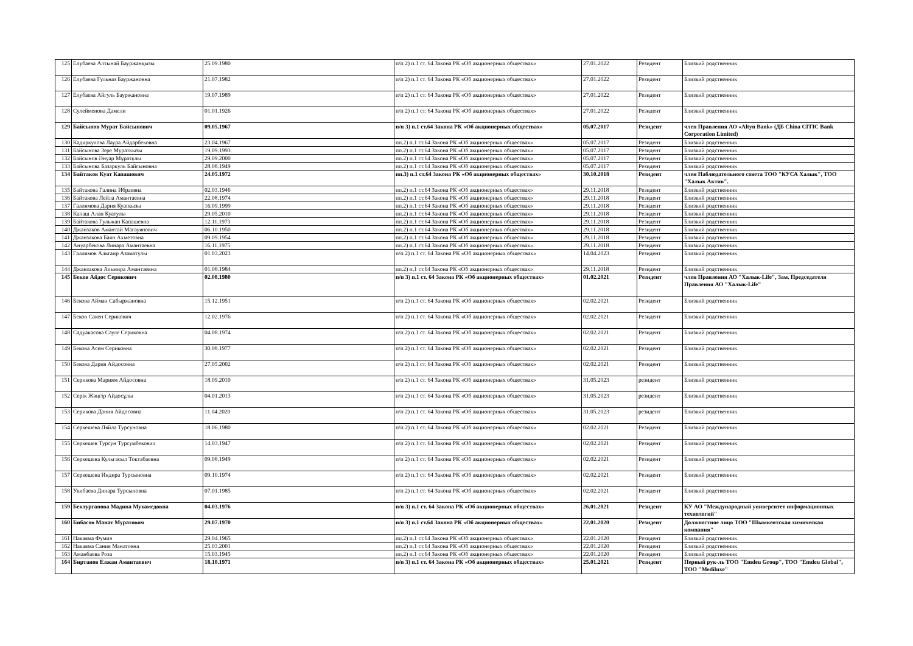| 125 | Елубаева Алтынай Бауржанқызы | 25.09.1980 | п/п 2) п.1 ст. 64 Закона РК «Об акционерных обществах» | 27.01.2022 | Резидент | Близкий родственник |
| 126 | Елубаева Гульназ Бауржановна | 21.07.1982 | п/п 2) п.1 ст. 64 Закона РК «Об акционерных обществах» | 27.01.2022 | Резидент | Близкий родственник |
| 127 | Елубаева Айгуль Бауржановна | 19.07.1989 | п/п 2) п.1 ст. 64 Закона РК «Об акционерных обществах» | 27.01.2022 | Резидент | Близкий родственник |
| 128 | Сулейменова Дамели | 01.01.1926 | п/п 2) п.1 ст. 64 Закона РК «Об акционерных обществах» | 27.01.2022 | Резидент | Близкий родственник |
| 129 | Байсынов Мурат Байсынович | 09.05.1967 | п/п 3) п.1 ст.64 Закона РК «Об акционерных обществах» | 05.07.2017 | Резидент | член Правления АО «Altyn Bank» (ДБ China CITIC Bank Corporation Limited) |
| 130 | Кадиркулова Лаура Айдарбековна | 23.04.1967 | пп.2) п.1 ст.64 Закона РК «Об акционерных обществах» | 05.07.2017 | Резидент | Близкий родственник |
| 131 | Байсынова Зере Мураткызы | 19.09.1993 | пп.2) п.1 ст.64 Закона РК «Об акционерных обществах» | 05.07.2017 | Резидент | Близкий родственник |
| 132 | Байсынов Әнуар Мұратұлы | 29.09.2000 | пп.2) п.1 ст.64 Закона РК «Об акционерных обществах» | 05.07.2017 | Резидент | Близкий родственник |
| 133 | Байсынова Базаркуль Байсыновна | 28.08.1949 | пп.2) п.1 ст.64 Закона РК «Об акционерных обществах» | 05.07.2017 | Резидент | Близкий родственник |
| 134 | Байтаков Куат Капашович | 24.05.1972 | пп.3) п.1 ст.64 Закона РК «Об акционерных обществах» | 30.10.2018 | Резидент | член Наблюдательного совета ТОО "КУСА Халык", ТОО "Халык Актив". |
| 135 | Байтакова Галина Ибраевна | 02.03.1946 | пп.2) п.1 ст.64 Закона РК «Об акционерных обществах» | 29.11.2018 | Резидент | Близкий родственник |
| 136 | Байтакова Лейла Амантаевна | 22.08.1974 | пп.2) п.1 ст.64 Закона РК «Об акционерных обществах» | 29.11.2018 | Резидент | Близкий родственник |
| 137 | Галлямова Дария Куаткызы | 16.09.1999 | пп.2) п.1 ст.64 Закона РК «Об акционерных обществах» | 29.11.2018 | Резидент | Близкий родственник |
| 138 | Капаш Алан Куатулы | 29.05.2010 | пп.2) п.1 ст.64 Закона РК «Об акционерных обществах» | 29.11.2018 | Резидент | Близкий родственник |
| 139 | Байтакова Гульжан Капашевна | 12.11.1973 | пп.2) п.1 ст.64 Закона РК «Об акционерных обществах» | 29.11.2018 | Резидент | Близкий родственник |
| 140 | Джанзаков Амантай Магауянович | 06.10.1950 | пп.2) п.1 ст.64 Закона РК «Об акционерных обществах» | 29.11.2018 | Резидент | Близкий родственник |
| 141 | Джанзакова Баян Ахметовна | 09.09.1954 | пп.2) п.1 ст.64 Закона РК «Об акционерных обществах» | 29.11.2018 | Резидент | Близкий родственник |
| 142 | Ануарбекова Линара Амантаевна | 16.11.1975 | пп.2) п.1 ст.64 Закона РК «Об акционерных обществах» | 29.11.2018 | Резидент | Близкий родственник |
| 143 | Галлямов Альтаир Азаматулы | 01.03.2023 | п/п 2) п.1 ст. 64 Закона РК «Об акционерных обществах» | 14.04.2023 | Резидент | Близкий родственник |
| 144 | Джанзакова Альмира Амантаевна | 01.08.1984 | пп.2) п.1 ст.64 Закона РК «Об акционерных обществах» | 29.11.2018 | Резидент | Близкий родственник |
| 145 | Беков Айдос Серикович | 02.08.1980 | п/п 3) п.1 ст. 64 Закона РК «Об акционерных обществах» | 01.02.2021 | Резидент | член Правления АО "Халык-Life", Зам. Председателя Правления АО "Халык-Life" |
| 146 | Бекова Айман Сабыржановна | 15.12.1951 | п/п 2) п.1 ст. 64 Закона РК «Об акционерных обществах» | 02.02.2021 | Резидент | Близкий родственник |
| 147 | Беков Сакен Серикович | 12.02.1976 | п/п 2) п.1 ст. 64 Закона РК «Об акционерных обществах» | 02.02.2021 | Резидент | Близкий родственник |
| 148 | Садуакасова Сауле Сериковна | 04.08.1974 | п/п 2) п.1 ст. 64 Закона РК «Об акционерных обществах» | 02.02.2021 | Резидент | Близкий родственник |
| 149 | Бекова Асем Сериковна | 30.08.1977 | п/п 2) п.1 ст. 64 Закона РК «Об акционерных обществах» | 02.02.2021 | Резидент | Близкий родственник |
| 150 | Бекова Дария Айдосовна | 27.05.2002 | п/п 2) п.1 ст. 64 Закона РК «Об акционерных обществах» | 02.02.2021 | Резидент | Близкий родственник |
| 151 | Серикова Мариям Айдосовна | 18.09.2010 | п/п 2) п.1 ст. 64 Закона РК «Об акционерных обществах» | 31.05.2023 | резидент | Близкий родственник |
| 152 | Серік Жәңгір Айдосұлы | 04.01.2013 | п/п 2) п.1 ст. 64 Закона РК «Об акционерных обществах» | 31.05.2023 | резидент | Близкий родственник |
| 153 | Серикова Дания Айдосовна | 11.04.2020 | п/п 2) п.1 ст. 64 Закона РК «Об акционерных обществах» | 31.05.2023 | резидент | Близкий родственник |
| 154 | Серкешева Ляйла Турсуновна | 18.06.1980 | п/п 2) п.1 ст. 64 Закона РК «Об акционерных обществах» | 02.02.2021 | Резидент | Близкий родственник |
| 155 | Серкешев Турсун Турсумбекович | 14.03.1947 | п/п 2) п.1 ст. 64 Закона РК «Об акционерных обществах» | 02.02.2021 | Резидент | Близкий родственник |
| 156 | Серкешева Кульгасыл Токтабаевна | 09.08.1949 | п/п 2) п.1 ст. 64 Закона РК «Об акционерных обществах» | 02.02.2021 | Резидент | Близкий родственник |
| 157 | Серкешева Индира Турсыновна | 09.10.1974 | п/п 2) п.1 ст. 64 Закона РК «Об акционерных обществах» | 02.02.2021 | Резидент | Близкий родственник |
| 158 | Укибаева Динара Турсыновна | 07.01.1985 | п/п 2) п.1 ст. 64 Закона РК «Об акционерных обществах» | 02.02.2021 | Резидент | Близкий родственник |
| 159 | Бектурганова Мадина Мухамедовна | 04.03.1976 | п/п 3) п.1 ст. 64 Закона РК «Об акционерных обществах» | 26.01.2021 | Резидент | КУ АО "Международный университет информационных технологий" |
| 160 | Бибасов Манат Муратович | 29.07.1970 | п/п 3) п.1 ст.64 Закона РК «Об акционерных обществах» | 22.01.2020 | Резидент | Должностное лицо ТОО "Шымкентская химическая компания" |
| 161 | Накаяма Фумиэ | 29.04.1965 | пп.2) п.1 ст.64 Закона РК «Об акционерных обществах» | 22.01.2020 | Резидент | Близкий родственник |
| 162 | Накаяма Сания Манатовна | 25.03.2001 | пп.2) п.1 ст.64 Закона РК «Об акционерных обществах» | 22.01.2020 | Резидент | Близкий родственник |
| 163 | Аманбаева Роза | 15.03.1945 | пп.2) п.1 ст.64 Закона РК «Об акционерных обществах» | 22.01.2020 | Резидент | Близкий родственник |
| 164 | Биртанов Елжан Амантаевич | 18.10.1971 | п/п 3) п.1 ст. 64 Закона РК «Об акционерных обществах» | 25.01.2021 | Резидент | Первый рук-ль ТОО "Emdeu Group", ТОО "Emdeu Global", ТОО "Mediluxe" |